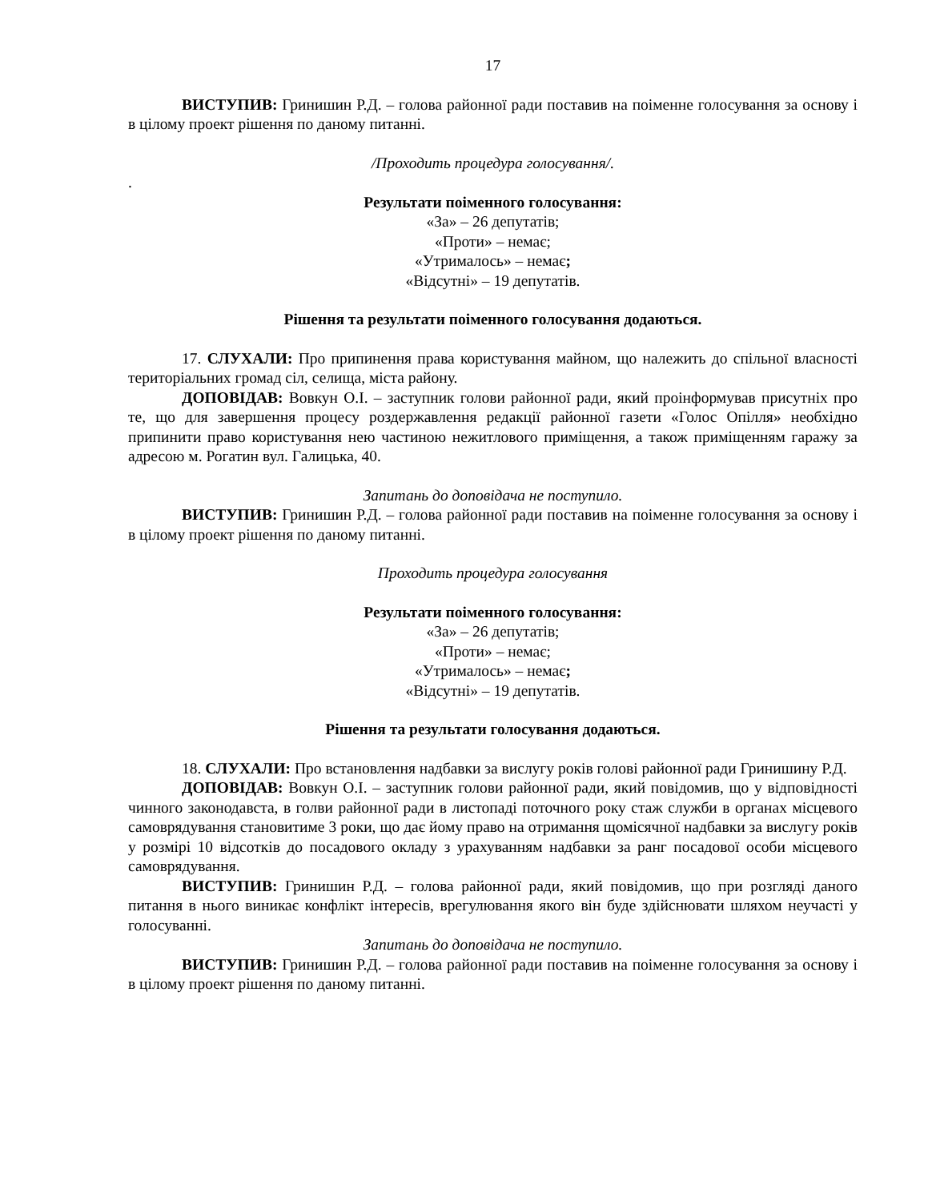17
ВИСТУПИВ: Гринишин Р.Д. – голова районної ради поставив на поіменне голосування за основу і в цілому проект рішення по даному питанні.
/Проходить процедура голосування/.
.
Результати поіменного голосування:
«За» – 26 депутатів;
«Проти» – немає;
«Утрималось» – немає;
«Відсутні» – 19 депутатів.
Рішення та результати поіменного голосування додаються.
17. СЛУХАЛИ: Про припинення права користування майном, що належить до спільної власності територіальних громад сіл, селища, міста району.
ДОПОВІДАВ: Вовкун О.І. – заступник голови районної ради, який проінформував присутніх про те, що для завершення процесу роздержавлення редакції районної газети «Голос Опілля» необхідно припинити право користування нею частиною нежитлового приміщення, а також приміщенням гаражу за адресою м. Рогатин вул. Галицька, 40.
Запитань до доповідача не поступило.
ВИСТУПИВ: Гринишин Р.Д. – голова районної ради поставив на поіменне голосування за основу і в цілому проект рішення по даному питанні.
Проходить процедура голосування
Результати поіменного голосування:
«За» – 26 депутатів;
«Проти» – немає;
«Утрималось» – немає;
«Відсутні» – 19 депутатів.
Рішення та результати голосування додаються.
18. СЛУХАЛИ: Про встановлення надбавки за вислугу років голові районної ради Гринишину Р.Д.
ДОПОВІДАВ: Вовкун О.І. – заступник голови районної ради, який повідомив, що у відповідності чинного законодавста, в голви районної ради в листопаді поточного року стаж служби в органах місцевого самоврядування становитиме 3 роки, що дає йому право на отримання щомісячної надбавки за вислугу років у розмірі 10 відсотків до посадового окладу з урахуванням надбавки за ранг посадової особи місцевого самоврядування.
ВИСТУПИВ: Гринишин Р.Д. – голова районної ради, який повідомив, що при розгляді даного питання в нього виникає конфлікт інтересів, врегулювання якого він буде здійснювати шляхом неучасті у голосуванні.
Запитань до доповідача не поступило.
ВИСТУПИВ: Гринишин Р.Д. – голова районної ради поставив на поіменне голосування за основу і в цілому проект рішення по даному питанні.